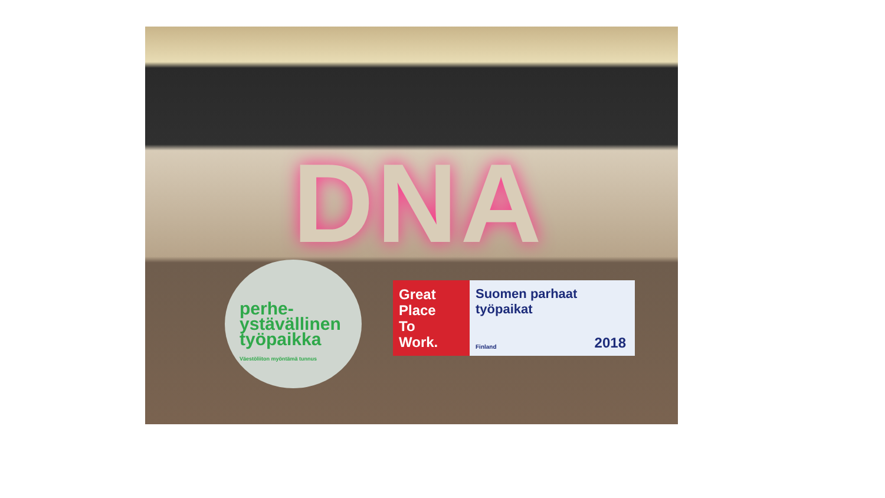DNA
perhe-
ystävällinen
työpaikka
Väestöliiton myöntämä tunnus
Great
Place
To
Work.
Suomen parhaat
työpaikat
Finland 2018